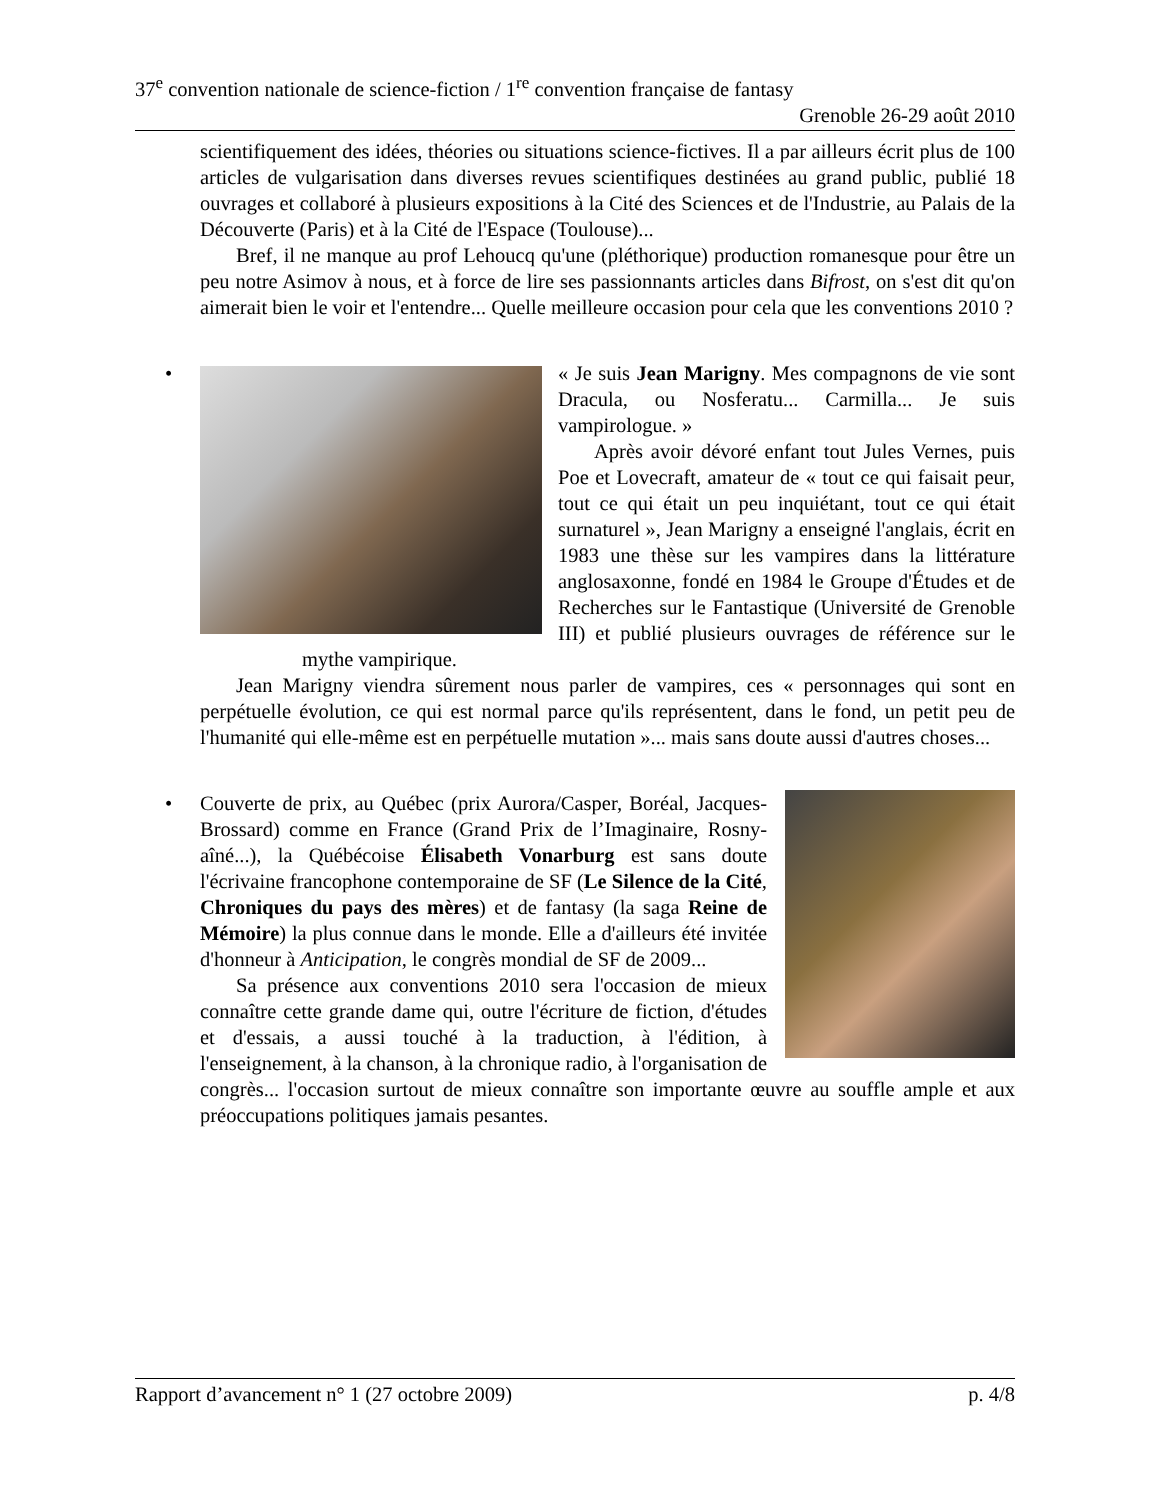37<sup>e</sup> convention nationale de science-fiction / 1<sup>re</sup> convention française de fantasy
Grenoble 26-29 août 2010
scientifiquement des idées, théories ou situations science-fictives. Il a par ailleurs écrit plus de 100 articles de vulgarisation dans diverses revues scientifiques destinées au grand public, publié 18 ouvrages et collaboré à plusieurs expositions à la Cité des Sciences et de l'Industrie, au Palais de la Découverte (Paris) et à la Cité de l'Espace (Toulouse)...
Bref, il ne manque au prof Lehoucq qu'une (pléthorique) production romanesque pour être un peu notre Asimov à nous, et à force de lire ses passionnants articles dans Bifrost, on s'est dit qu'on aimerait bien le voir et l'entendre... Quelle meilleure occasion pour cela que les conventions 2010 ?
•
« Je suis Jean Marigny. Mes compagnons de vie sont Dracula, ou Nosferatu... Carmilla... Je suis vampirologue. »
Après avoir dévoré enfant tout Jules Vernes, puis Poe et Lovecraft, amateur de « tout ce qui faisait peur, tout ce qui était un peu inquiétant, tout ce qui était surnaturel », Jean Marigny a enseigné l'anglais, écrit en 1983 une thèse sur les vampires dans la littérature anglosaxonne, fondé en 1984 le Groupe d'Études et de Recherches sur le Fantastique (Université de Grenoble III) et publié plusieurs ouvrages de référence sur le mythe vampirique.
Jean Marigny viendra sûrement nous parler de vampires, ces « personnages qui sont en perpétuelle évolution, ce qui est normal parce qu'ils représentent, dans le fond, un petit peu de l'humanité qui elle-même est en perpétuelle mutation »... mais sans doute aussi d'autres choses...
•
Couverte de prix, au Québec (prix Aurora/Casper, Boréal, Jacques-Brossard) comme en France (Grand Prix de l’Imaginaire, Rosny-aîné...), la Québécoise Élisabeth Vonarburg est sans doute l'écrivaine francophone contemporaine de SF (Le Silence de la Cité, Chroniques du pays des mères) et de fantasy (la saga Reine de Mémoire) la plus connue dans le monde. Elle a d'ailleurs été invitée d'honneur à Anticipation, le congrès mondial de SF de 2009...
Sa présence aux conventions 2010 sera l'occasion de mieux connaître cette grande dame qui, outre l'écriture de fiction, d'études et d'essais, a aussi touché à la traduction, à l'édition, à l'enseignement, à la chanson, à la chronique radio, à l'organisation de congrès... l'occasion surtout de mieux connaître son importante œuvre au souffle ample et aux préoccupations politiques jamais pesantes.
Rapport d’avancement n° 1 (27 octobre 2009) p. 4/8